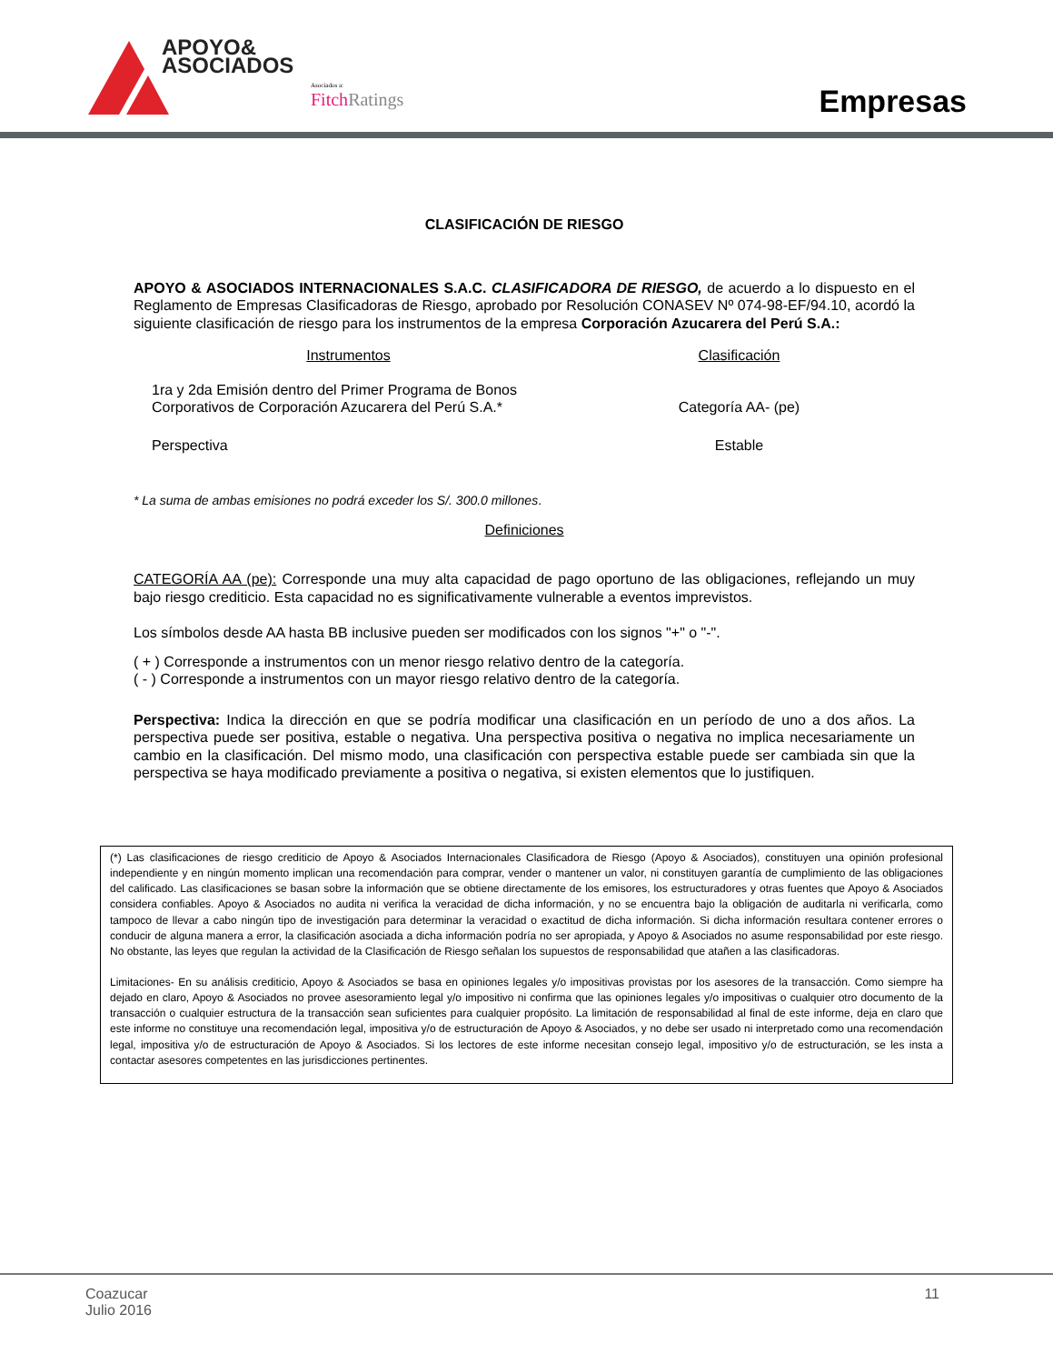APOYO&
ASOCIADOS
Asociados a:
Fitch Ratings
Empresas
CLASIFICACIÓN DE RIESGO
APOYO & ASOCIADOS INTERNACIONALES S.A.C. CLASIFICADORA DE RIESGO, de acuerdo a lo dispuesto en el Reglamento de Empresas Clasificadoras de Riesgo, aprobado por Resolución CONASEV Nº 074-98-EF/94.10, acordó la siguiente clasificación de riesgo para los instrumentos de la empresa Corporación Azucarera del Perú S.A.:
| Instrumentos | Clasificación |
| --- | --- |
| 1ra y 2da Emisión dentro del Primer Programa de Bonos Corporativos de Corporación Azucarera del Perú S.A.* | Categoría AA- (pe) |
| Perspectiva | Estable |
* La suma de ambas emisiones no podrá exceder los S/. 300.0 millones.
Definiciones
CATEGORÍA AA (pe): Corresponde una muy alta capacidad de pago oportuno de las obligaciones, reflejando un muy bajo riesgo crediticio. Esta capacidad no es significativamente vulnerable a eventos imprevistos.
Los símbolos desde AA hasta BB inclusive pueden ser modificados con los signos "+" o "-".
( + ) Corresponde a instrumentos con un menor riesgo relativo dentro de la categoría.
( - ) Corresponde a instrumentos con un mayor riesgo relativo dentro de la categoría.
Perspectiva: Indica la dirección en que se podría modificar una clasificación en un período de uno a dos años. La perspectiva puede ser positiva, estable o negativa. Una perspectiva positiva o negativa no implica necesariamente un cambio en la clasificación. Del mismo modo, una clasificación con perspectiva estable puede ser cambiada sin que la perspectiva se haya modificado previamente a positiva o negativa, si existen elementos que lo justifiquen.
(*) Las clasificaciones de riesgo crediticio de Apoyo & Asociados Internacionales Clasificadora de Riesgo (Apoyo & Asociados), constituyen una opinión profesional independiente y en ningún momento implican una recomendación para comprar, vender o mantener un valor, ni constituyen garantía de cumplimiento de las obligaciones del calificado. Las clasificaciones se basan sobre la información que se obtiene directamente de los emisores, los estructuradores y otras fuentes que Apoyo & Asociados considera confiables. Apoyo & Asociados no audita ni verifica la veracidad de dicha información, y no se encuentra bajo la obligación de auditarla ni verificarla, como tampoco de llevar a cabo ningún tipo de investigación para determinar la veracidad o exactitud de dicha información. Si dicha información resultara contener errores o conducir de alguna manera a error, la clasificación asociada a dicha información podría no ser apropiada, y Apoyo & Asociados no asume responsabilidad por este riesgo. No obstante, las leyes que regulan la actividad de la Clasificación de Riesgo señalan los supuestos de responsabilidad que atañen a las clasificadoras.
Limitaciones- En su análisis crediticio, Apoyo & Asociados se basa en opiniones legales y/o impositivas provistas por los asesores de la transacción. Como siempre ha dejado en claro, Apoyo & Asociados no provee asesoramiento legal y/o impositivo ni confirma que las opiniones legales y/o impositivas o cualquier otro documento de la transacción o cualquier estructura de la transacción sean suficientes para cualquier propósito. La limitación de responsabilidad al final de este informe, deja en claro que este informe no constituye una recomendación legal, impositiva y/o de estructuración de Apoyo & Asociados, y no debe ser usado ni interpretado como una recomendación legal, impositiva y/o de estructuración de Apoyo & Asociados. Si los lectores de este informe necesitan consejo legal, impositivo y/o de estructuración, se les insta a contactar asesores competentes en las jurisdicciones pertinentes.
Coazucar
Julio 2016
11